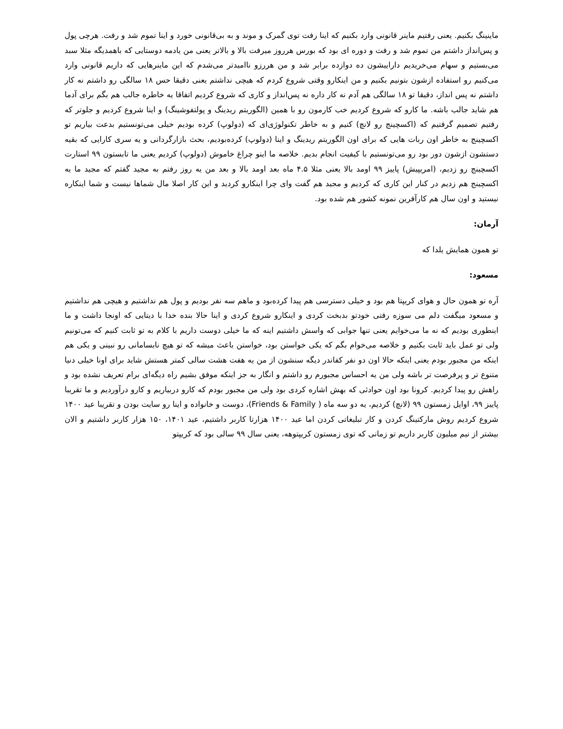ماینینگ بکنیم. یعنی رفتیم ماینر قانونی وارد بکنیم که اینا رفت توی گمرک و موند و به بی‌قانونی خورد و اینا تموم شد و رفت. هرچی پول و پس‌انداز داشتم من تموم شد و رفت و دوره ای بود که بورس هرروز میرفت بالا و بالاتر یعنی من یادمه دوستایی که باهمدیگه مثلا سبد می‌بستیم و سهام می‌خریدیم داراییشون ده دوازده برابر شد و من هررزو ناامیدتر می‌شدم که این ماینرهایی که داریم قانونی وارد می‌کنیم رو استفاده ازشون بتونیم بکنیم و من اینکارو وقتی شروع کردم که هیچی نداشتم یعنی دقیقا حس ۱۸ سالگی رو داشتم نه کار داشتم نه پس انداز، دقیقا تو ۱۸ سالگی هم آدم نه کار داره نه پس‌انداز و کاری که شروع کردیم اتفاقا یه خاطره جالب هم بگم برای آدما هم شاید جالب باشه. ما کارو که شروع کردیم خب کارمون رو با همین (الگوریتم ریدینگ و پولتفوشینگ) و اینا شروع کردیم و جلوتر که رفتیم تصمیم گرفتیم که (اکسچینج رو لانچ) کنیم و به خاطر تکنولوژی‌ای که (دولوپ) کرده بودیم خیلی می‌تونستیم بدعت بیاریم تو اکسچینج به خاطر اون ربات هایی که برای اون الگوریتم ریدینگ و اینا (دولوپ) کرده‌بودیم، بحث بازارگردانی و یه سری کارایی که بقیه دستشون ازشون دور بود رو می‌تونستیم با کیفیت انجام بدیم. خلاصه ما اینو چراغ خاموش (دولوپ) کردیم یعنی ما تابستون ۹۹ استارت اکسچینج رو زدیم، (امریپیش) پاییز ۹۹ اومد بالا یعنی مثلا ۴.۵ ماه بعد اومد بالا و بعد من یه روز رفتم به مجید گفتم که مجید ما یه اکسچینج هم زدیم در کنار این کاری که کردیم و مجید هم گفت وای چرا اینکارو کردید و این کار اصلا مال شماها نیست و شما اینکاره نیستید و اون سال هم کارآفرین نمونه کشور هم شده بود.
آرمان:
تو همون همایش یلدا که
مسعود:
آره تو همون حال و هوای کریپتا هم بود و خیلی دسترسی هم پیدا کرده‌بود و ماهم سه نفر بودیم و پول هم نداشتیم و هیچی هم نداشتیم و مسعود میگفت دلم می سوزه رفتی خودتو بدبخت کردی و اینکارو شروع کردی و اینا حالا بنده خدا با دیتایی که اونجا داشت و ما اینطوری بودیم که نه ما می‌خوایم یعنی تنها جوابی که واسش داشتیم اینه که ما خیلی دوست داریم با کلام به تو ثابت کنیم که می‌تونیم ولی تو عمل باید ثابت بکنیم و خلاصه می‌خوام بگم که یکی خواستن بود، خواستن باعث میشه که تو هیچ نابسامانی رو نبینی و یکی هم اینکه من مجبور بودم یعنی اینکه حالا اون دو نفر کفاندر دیگه سنشون از من یه هفت هشت سالی کمتر هستش شاید برای اونا خیلی دنیا متنوع تر و پرفرصت تر باشه ولی من یه احساس مجبورم رو داشتم و انگار به جز اینکه موفق بشیم راه دیگه‌ای برام تعریف نشده بود و راهش رو پیدا کردیم. کرونا بود اون حوادثی که بهش اشاره کردی بود ولی من مجبور بودم که کارو دربیاریم و کارو درآوردیم و ما تقریبا پاییز ۹۹، اوایل زمستون ۹۹ (لانچ) کردیم، یه دو سه ماه ( Friends & Family)، دوست و خانواده و اینا رو سایت بودن و تقریبا عید ۱۴۰۰ شروع کردیم روش مارکتینگ کردن و کار تبلیغاتی کردن اما عید ۱۴۰۰ هزارتا کاربر داشتیم، عید ۱۴۰۱، ۱۵۰ هزار کاربر داشتیم و الان بیشتر از نیم میلیون کاربر داریم تو زمانی که توی زمستون کریپتوهه، یعنی سال ۹۹ سالی بود که کریپتو